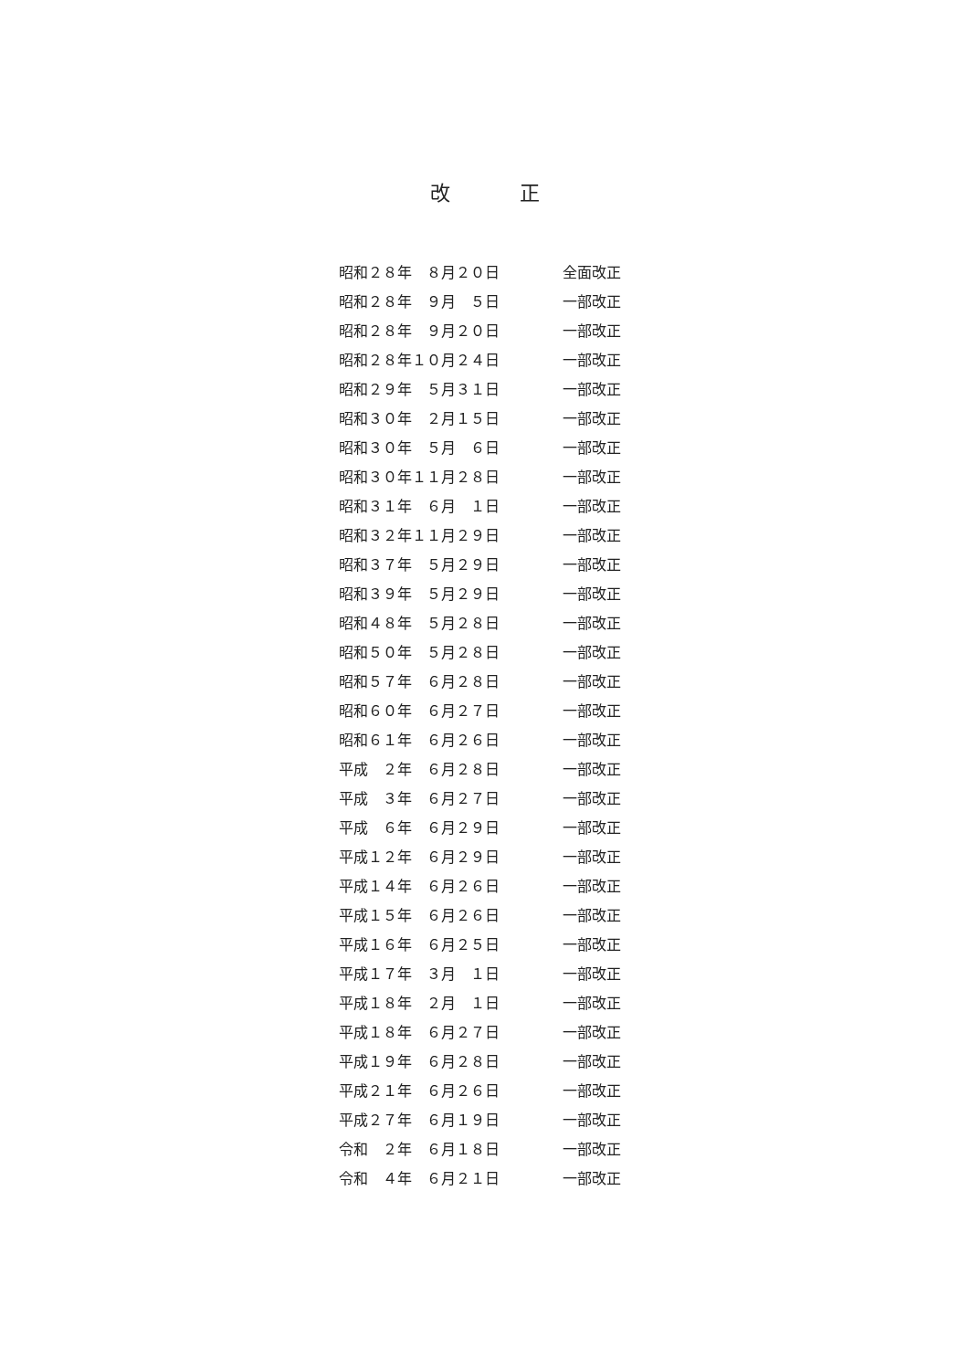改 正
昭和２８年　８月２０日 全面改正
昭和２８年　９月　５日 一部改正
昭和２８年　９月２０日 一部改正
昭和２８年１０月２４日 一部改正
昭和２９年　５月３１日 一部改正
昭和３０年　２月１５日 一部改正
昭和３０年　５月　６日 一部改正
昭和３０年１１月２８日 一部改正
昭和３１年　６月　１日 一部改正
昭和３２年１１月２９日 一部改正
昭和３７年　５月２９日 一部改正
昭和３９年　５月２９日 一部改正
昭和４８年　５月２８日 一部改正
昭和５０年　５月２８日 一部改正
昭和５７年　６月２８日 一部改正
昭和６０年　６月２７日 一部改正
昭和６１年　６月２６日 一部改正
平成　２年　６月２８日 一部改正
平成　３年　６月２７日 一部改正
平成　６年　６月２９日 一部改正
平成１２年　６月２９日 一部改正
平成１４年　６月２６日 一部改正
平成１５年　６月２６日 一部改正
平成１６年　６月２５日 一部改正
平成１７年　３月　１日 一部改正
平成１８年　２月　１日 一部改正
平成１８年　６月２７日 一部改正
平成１９年　６月２８日 一部改正
平成２１年　６月２６日 一部改正
平成２７年　６月１９日 一部改正
令和　２年　６月１８日 一部改正
令和　４年　６月２１日 一部改正